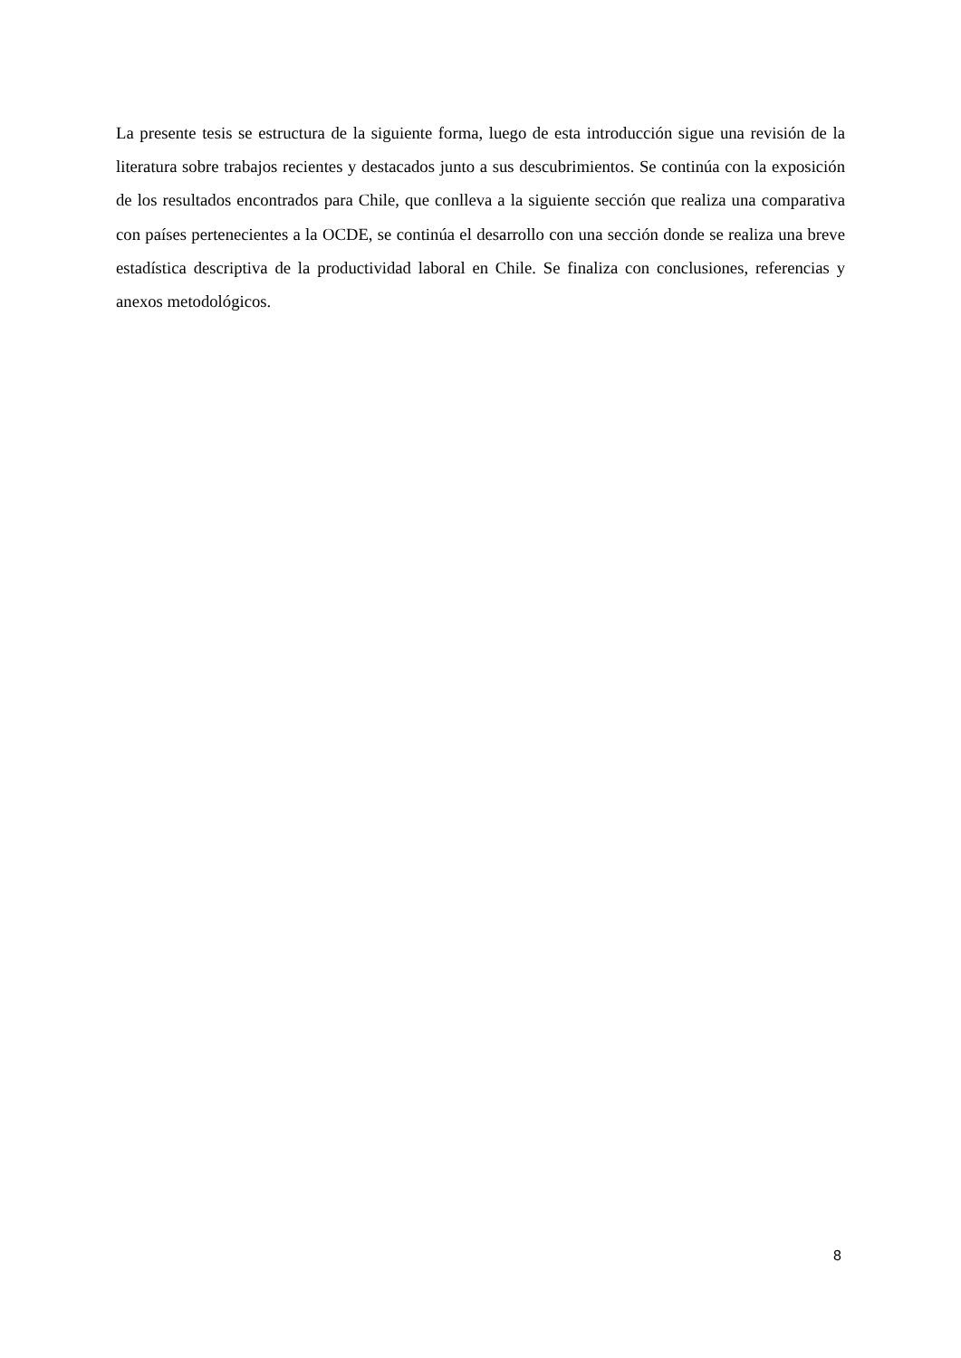La presente tesis se estructura de la siguiente forma, luego de esta introducción sigue una revisión de la literatura sobre trabajos recientes y destacados junto a sus descubrimientos. Se continúa con la exposición de los resultados encontrados para Chile, que conlleva a la siguiente sección que realiza una comparativa con países pertenecientes a la OCDE, se continúa el desarrollo con una sección donde se realiza una breve estadística descriptiva de la productividad laboral en Chile. Se finaliza con conclusiones, referencias y anexos metodológicos.
8